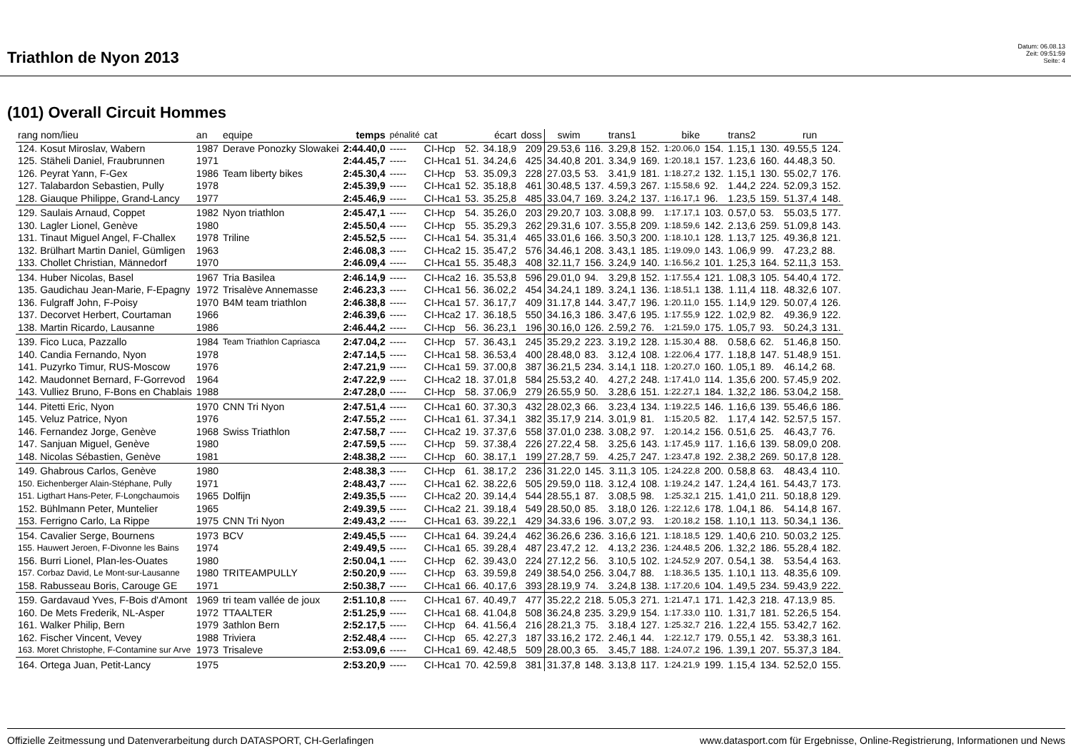Triathlon de Nyon 2013
Datum: 06.08.13
Zeit: 09:51:59
Seite: 4
(101) Overall Circuit Hommes
| rang nom/lieu | an | equipe | temps | pénalité | cat | écart | | doss | swim | | trans1 | | bike | | trans2 | | run | |
| --- | --- | --- | --- | --- | --- | --- | --- | --- | --- | --- | --- | --- | --- | --- | --- | --- | --- | --- |
| 124. Kosut Miroslav, Wabern | 1987 | Derave Ponozky Slowakei | 2:44.40,0 | ----- | CI-Hcp | 52. | 34.18,9 | 209 | 29.53,6 | 116. | 3.29,8 | 152. | 1:20.06,0 | 154. | 1.15,1 | 130. | 49.55,5 | 124. |
| 125. Stäheli Daniel, Fraubrunnen | 1971 | | 2:44.45,7 | ----- | CI-Hca1 | 51. | 34.24,6 | 425 | 34.40,8 | 201. | 3.34,9 | 169. | 1:20.18,1 | 157. | 1.23,6 | 160. | 44.48,3 | 50. |
| 126. Peyrat Yann, F-Gex | 1986 | Team liberty bikes | 2:45.30,4 | ----- | CI-Hcp | 53. | 35.09,3 | 228 | 27.03,5 | 53. | 3.41,9 | 181. | 1:18.27,2 | 132. | 1.15,1 | 130. | 55.02,7 | 176. |
| 127. Talabardon Sebastien, Pully | 1978 | | 2:45.39,9 | ----- | CI-Hca1 | 52. | 35.18,8 | 461 | 30.48,5 | 137. | 4.59,3 | 267. | 1:15.58,6 | 92. | 1.44,2 | 224. | 52.09,3 | 152. |
| 128. Giauque Philippe, Grand-Lancy | 1977 | | 2:45.46,9 | ----- | CI-Hca1 | 53. | 35.25,8 | 485 | 33.04,7 | 169. | 3.24,2 | 137. | 1:16.17,1 | 96. | 1.23,5 | 159. | 51.37,4 | 148. |
| 129. Saulais Arnaud, Coppet | 1982 | Nyon triathlon | 2:45.47,1 | ----- | CI-Hcp | 54. | 35.26,0 | 203 | 29.20,7 | 103. | 3.08,8 | 99. | 1:17.17,1 | 103. | 0.57,0 | 53. | 55.03,5 | 177. |
| 130. Lagler Lionel, Genève | 1980 | | 2:45.50,4 | ----- | CI-Hcp | 55. | 35.29,3 | 262 | 29.31,6 | 107. | 3.55,8 | 209. | 1:18.59,6 | 142. | 2.13,6 | 259. | 51.09,8 | 143. |
| 131. Tinaut Miguel Angel, F-Challex | 1978 | Triline | 2:45.52,5 | ----- | CI-Hca1 | 54. | 35.31,4 | 465 | 33.01,6 | 166. | 3.50,3 | 200. | 1:18.10,1 | 128. | 1.13,7 | 125. | 49.36,8 | 121. |
| 132. Brülhart Martin Daniel, Gümligen | 1963 | | 2:46.08,3 | ----- | CI-Hca2 | 15. | 35.47,2 | 576 | 34.46,1 | 208. | 3.43,1 | 185. | 1:19.09,0 | 143. | 1.06,9 | 99. | 47.23,2 | 88. |
| 133. Chollet Christian, Männedorf | 1970 | | 2:46.09,4 | ----- | CI-Hca1 | 55. | 35.48,3 | 408 | 32.11,7 | 156. | 3.24,9 | 140. | 1:16.56,2 | 101. | 1.25,3 | 164. | 52.11,3 | 153. |
| 134. Huber Nicolas, Basel | 1967 | Tria Basilea | 2:46.14,9 | ----- | CI-Hca2 | 16. | 35.53,8 | 596 | 29.01,0 | 94. | 3.29,8 | 152. | 1:17.55,4 | 121. | 1.08,3 | 105. | 54.40,4 | 172. |
| 135. Gaudichau Jean-Marie, F-Epagny | 1972 | Trisalève Annemasse | 2:46.23,3 | ----- | CI-Hca1 | 56. | 36.02,2 | 454 | 34.24,1 | 189. | 3.24,1 | 136. | 1:18.51,1 | 138. | 1.11,4 | 118. | 48.32,6 | 107. |
| 136. Fulgraff John, F-Poisy | 1970 | B4M team triathlon | 2:46.38,8 | ----- | CI-Hca1 | 57. | 36.17,7 | 409 | 31.17,8 | 144. | 3.47,7 | 196. | 1:20.11,0 | 155. | 1.14,9 | 129. | 50.07,4 | 126. |
| 137. Decorvet Herbert, Courtaman | 1966 | | 2:46.39,6 | ----- | CI-Hca2 | 17. | 36.18,5 | 550 | 34.16,3 | 186. | 3.47,6 | 195. | 1:17.55,9 | 122. | 1.02,9 | 82. | 49.36,9 | 122. |
| 138. Martin Ricardo, Lausanne | 1986 | | 2:46.44,2 | ----- | CI-Hcp | 56. | 36.23,1 | 196 | 30.16,0 | 126. | 2.59,2 | 76. | 1:21.59,0 | 175. | 1.05,7 | 93. | 50.24,3 | 131. |
| 139. Fico Luca, Pazzallo | 1984 | Team Triathlon Capriasca | 2:47.04,2 | ----- | CI-Hcp | 57. | 36.43,1 | 245 | 35.29,2 | 223. | 3.19,2 | 128. | 1:15.30,4 | 88. | 0.58,6 | 62. | 51.46,8 | 150. |
| 140. Candia Fernando, Nyon | 1978 | | 2:47.14,5 | ----- | CI-Hca1 | 58. | 36.53,4 | 400 | 28.48,0 | 83. | 3.12,4 | 108. | 1:22.06,4 | 177. | 1.18,8 | 147. | 51.48,9 | 151. |
| 141. Puzyrko Timur, RUS-Moscow | 1976 | | 2:47.21,9 | ----- | CI-Hca1 | 59. | 37.00,8 | 387 | 36.21,5 | 234. | 3.14,1 | 118. | 1:20.27,0 | 160. | 1.05,1 | 89. | 46.14,2 | 68. |
| 142. Maudonnet Bernard, F-Gorrevod | 1964 | | 2:47.22,9 | ----- | CI-Hca2 | 18. | 37.01,8 | 584 | 25.53,2 | 40. | 4.27,2 | 248. | 1:17.41,0 | 114. | 1.35,6 | 200. | 57.45,9 | 202. |
| 143. Vulliez Bruno, F-Bons en Chablais | 1988 | | 2:47.28,0 | ----- | CI-Hcp | 58. | 37.06,9 | 279 | 26.55,9 | 50. | 3.28,6 | 151. | 1:22.27,1 | 184. | 1.32,2 | 186. | 53.04,2 | 158. |
| 144. Pitetti Eric, Nyon | 1970 | CNN Tri Nyon | 2:47.51,4 | ----- | CI-Hca1 | 60. | 37.30,3 | 432 | 28.02,3 | 66. | 3.23,4 | 134. | 1:19.22,5 | 146. | 1.16,6 | 139. | 55.46,6 | 186. |
| 145. Veluz Patrice, Nyon | 1976 | | 2:47.55,2 | ----- | CI-Hca1 | 61. | 37.34,1 | 382 | 35.17,9 | 214. | 3.01,9 | 81. | 1:15.20,5 | 82. | 1.17,4 | 142. | 52.57,5 | 157. |
| 146. Fernandez Jorge, Genève | 1968 | Swiss Triathlon | 2:47.58,7 | ----- | CI-Hca2 | 19. | 37.37,6 | 558 | 37.01,0 | 238. | 3.08,2 | 97. | 1:20.14,2 | 156. | 0.51,6 | 25. | 46.43,7 | 76. |
| 147. Sanjuan Miguel, Genève | 1980 | | 2:47.59,5 | ----- | CI-Hcp | 59. | 37.38,4 | 226 | 27.22,4 | 58. | 3.25,6 | 143. | 1:17.45,9 | 117. | 1.16,6 | 139. | 58.09,0 | 208. |
| 148. Nicolas Sébastien, Genève | 1981 | | 2:48.38,2 | ----- | CI-Hcp | 60. | 38.17,1 | 199 | 27.28,7 | 59. | 4.25,7 | 247. | 1:23.47,8 | 192. | 2.38,2 | 269. | 50.17,8 | 128. |
| 149. Ghabrous Carlos, Genève | 1980 | | 2:48.38,3 | ----- | CI-Hcp | 61. | 38.17,2 | 236 | 31.22,0 | 145. | 3.11,3 | 105. | 1:24.22,8 | 200. | 0.58,8 | 63. | 48.43,4 | 110. |
| 150. Eichenberger Alain-Stéphane, Pully | 1971 | | 2:48.43,7 | ----- | CI-Hca1 | 62. | 38.22,6 | 505 | 29.59,0 | 118. | 3.12,4 | 108. | 1:19.24,2 | 147. | 1.24,4 | 161. | 54.43,7 | 173. |
| 151. Ligthart Hans-Peter, F-Longchaumois | 1965 | Dolfijn | 2:49.35,5 | ----- | CI-Hca2 | 20. | 39.14,4 | 544 | 28.55,1 | 87. | 3.08,5 | 98. | 1:25.32,1 | 215. | 1.41,0 | 211. | 50.18,8 | 129. |
| 152. Bühlmann Peter, Muntelier | 1965 | | 2:49.39,5 | ----- | CI-Hca2 | 21. | 39.18,4 | 549 | 28.50,0 | 85. | 3.18,0 | 126. | 1:22.12,6 | 178. | 1.04,1 | 86. | 54.14,8 | 167. |
| 153. Ferrigno Carlo, La Rippe | 1975 | CNN Tri Nyon | 2:49.43,2 | ----- | CI-Hca1 | 63. | 39.22,1 | 429 | 34.33,6 | 196. | 3.07,2 | 93. | 1:20.18,2 | 158. | 1.10,1 | 113. | 50.34,1 | 136. |
| 154. Cavalier Serge, Bournens | 1973 | BCV | 2:49.45,5 | ----- | CI-Hca1 | 64. | 39.24,4 | 462 | 36.26,6 | 236. | 3.16,6 | 121. | 1:18.18,5 | 129. | 1.40,6 | 210. | 50.03,2 | 125. |
| 155. Hauwert Jeroen, F-Divonne les Bains | 1974 | | 2:49.49,5 | ----- | CI-Hca1 | 65. | 39.28,4 | 487 | 23.47,2 | 12. | 4.13,2 | 236. | 1:24.48,5 | 206. | 1.32,2 | 186. | 55.28,4 | 182. |
| 156. Burri Lionel, Plan-les-Ouates | 1980 | | 2:50.04,1 | ----- | CI-Hcp | 62. | 39.43,0 | 224 | 27.12,2 | 56. | 3.10,5 | 102. | 1:24.52,9 | 207. | 0.54,1 | 38. | 53.54,4 | 163. |
| 157. Corbaz David, Le Mont-sur-Lausanne | 1980 | TRITEAMPULLY | 2:50.20,9 | ----- | CI-Hcp | 63. | 39.59,8 | 249 | 38.54,0 | 256. | 3.04,7 | 88. | 1:18.36,5 | 135. | 1.10,1 | 113. | 48.35,6 | 109. |
| 158. Rabusseau Boris, Carouge GE | 1971 | | 2:50.38,7 | ----- | CI-Hca1 | 66. | 40.17,6 | 393 | 28.19,9 | 74. | 3.24,8 | 138. | 1:17.20,6 | 104. | 1.49,5 | 234. | 59.43,9 | 222. |
| 159. Gardavaud Yves, F-Bois d'Amont | 1969 | tri team vallée de joux | 2:51.10,8 | ----- | CI-Hca1 | 67. | 40.49,7 | 477 | 35.22,2 | 218. | 5.05,3 | 271. | 1:21.47,1 | 171. | 1.42,3 | 218. | 47.13,9 | 85. |
| 160. De Mets Frederik, NL-Asper | 1972 | TTAALTER | 2:51.25,9 | ----- | CI-Hca1 | 68. | 41.04,8 | 508 | 36.24,8 | 235. | 3.29,9 | 154. | 1:17.33,0 | 110. | 1.31,7 | 181. | 52.26,5 | 154. |
| 161. Walker Philip, Bern | 1979 | 3athlon Bern | 2:52.17,5 | ----- | CI-Hcp | 64. | 41.56,4 | 216 | 28.21,3 | 75. | 3.18,4 | 127. | 1:25.32,7 | 216. | 1.22,4 | 155. | 53.42,7 | 162. |
| 162. Fischer Vincent, Vevey | 1988 | Triviera | 2:52.48,4 | ----- | CI-Hcp | 65. | 42.27,3 | 187 | 33.16,2 | 172. | 2.46,1 | 44. | 1:22.12,7 | 179. | 0.55,1 | 42. | 53.38,3 | 161. |
| 163. Moret Christophe, F-Contamine sur Arve | 1973 | Trisaleve | 2:53.09,6 | ----- | CI-Hca1 | 69. | 42.48,5 | 509 | 28.00,3 | 65. | 3.45,7 | 188. | 1:24.07,2 | 196. | 1.39,1 | 207. | 55.37,3 | 184. |
| 164. Ortega Juan, Petit-Lancy | 1975 | | 2:53.20,9 | ----- | CI-Hca1 | 70. | 42.59,8 | 381 | 31.37,8 | 148. | 3.13,8 | 117. | 1:24.21,9 | 199. | 1.15,4 | 134. | 52.52,0 | 155. |
Offizielle Zeitmessung und Datenverarbeitung durch DATASPORT, CH-Gerlafingen www.datasport.com für Ergebnisse, Online-Registrierung, Informationen und News